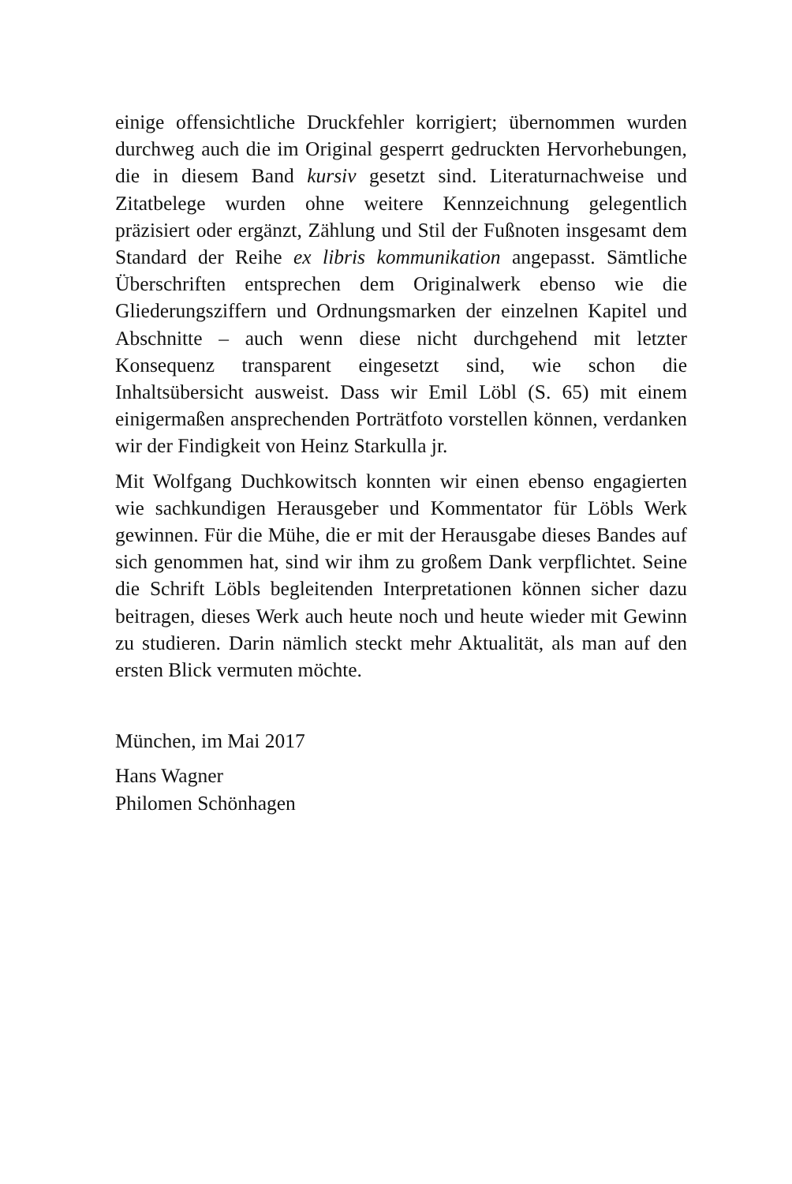einige offensichtliche Druckfehler korrigiert; übernommen wurden durchweg auch die im Original gesperrt gedruckten Hervorhebungen, die in diesem Band kursiv gesetzt sind. Literaturnachweise und Zitatbelege wurden ohne weitere Kennzeichnung gelegentlich präzisiert oder ergänzt, Zählung und Stil der Fußnoten insgesamt dem Standard der Reihe ex libris kommunikation angepasst. Sämtliche Überschriften entsprechen dem Originalwerk ebenso wie die Gliederungsziffern und Ordnungsmarken der einzelnen Kapitel und Abschnitte – auch wenn diese nicht durchgehend mit letzter Konsequenz transparent eingesetzt sind, wie schon die Inhaltsübersicht ausweist. Dass wir Emil Löbl (S. 65) mit einem einigermaßen ansprechenden Porträtfoto vorstellen können, verdanken wir der Findigkeit von Heinz Starkulla jr.
Mit Wolfgang Duchkowitsch konnten wir einen ebenso engagierten wie sachkundigen Herausgeber und Kommentator für Löbls Werk gewinnen. Für die Mühe, die er mit der Herausgabe dieses Bandes auf sich genommen hat, sind wir ihm zu großem Dank verpflichtet. Seine die Schrift Löbls begleitenden Interpretationen können sicher dazu beitragen, dieses Werk auch heute noch und heute wieder mit Gewinn zu studieren. Darin nämlich steckt mehr Aktualität, als man auf den ersten Blick vermuten möchte.
München, im Mai 2017
Hans Wagner
Philomen Schönhagen